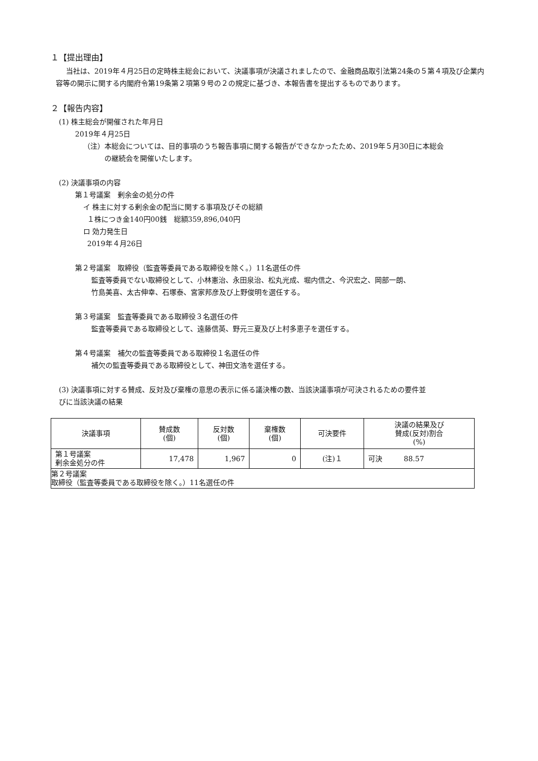１【提出理由】
当社は、2019年４月25日の定時株主総会において、決議事項が決議されましたので、金融商品取引法第24条の５第４項及び企業内容等の開示に関する内閣府令第19条第２項第９号の２の規定に基づき、本報告書を提出するものであります。
２【報告内容】
(1) 株主総会が開催された年月日
2019年４月25日
（注）本総会については、目的事項のうち報告事項に関する報告ができなかったため、2019年５月30日に本総会
　　　の継続会を開催いたします。
(2) 決議事項の内容
第１号議案　剰余金の処分の件
イ 株主に対する剰余金の配当に関する事項及びその総額
１株につき金140円00銭　総額359,896,040円
ロ 効力発生日
2019年４月26日
第２号議案　取締役（監査等委員である取締役を除く。）11名選任の件
監査等委員でない取締役として、小林憲治、永田泉治、松丸光成、堀内信之、今沢宏之、岡部一朗、
竹島美喜、太古伸幸、石塚泰、宮家邦彦及び上野俊明を選任する。
第３号議案　監査等委員である取締役３名選任の件
監査等委員である取締役として、遠藤信英、野元三夏及び上村多恵子を選任する。
第４号議案　補欠の監査等委員である取締役１名選任の件
補欠の監査等委員である取締役として、神田文浩を選任する。
(3) 決議事項に対する賛成、反対及び棄権の意思の表示に係る議決権の数、当該決議事項が可決されるための要件並
びに当該決議の結果
| 決議事項 | 賛成数 (個) | 反対数 (個) | 棄権数 (個) | 可決要件 | 決議の結果及び 賛成(反対)割合 (%) |
| --- | --- | --- | --- | --- | --- |
| 第１号議案 剰余金処分の件 | 17,478 | 1,967 | 0 | (注)１ | 可決 88.57 |
| 第２号議案 取締役（監査等委員である取締役を除く。）11名選任の件 | | | | | |